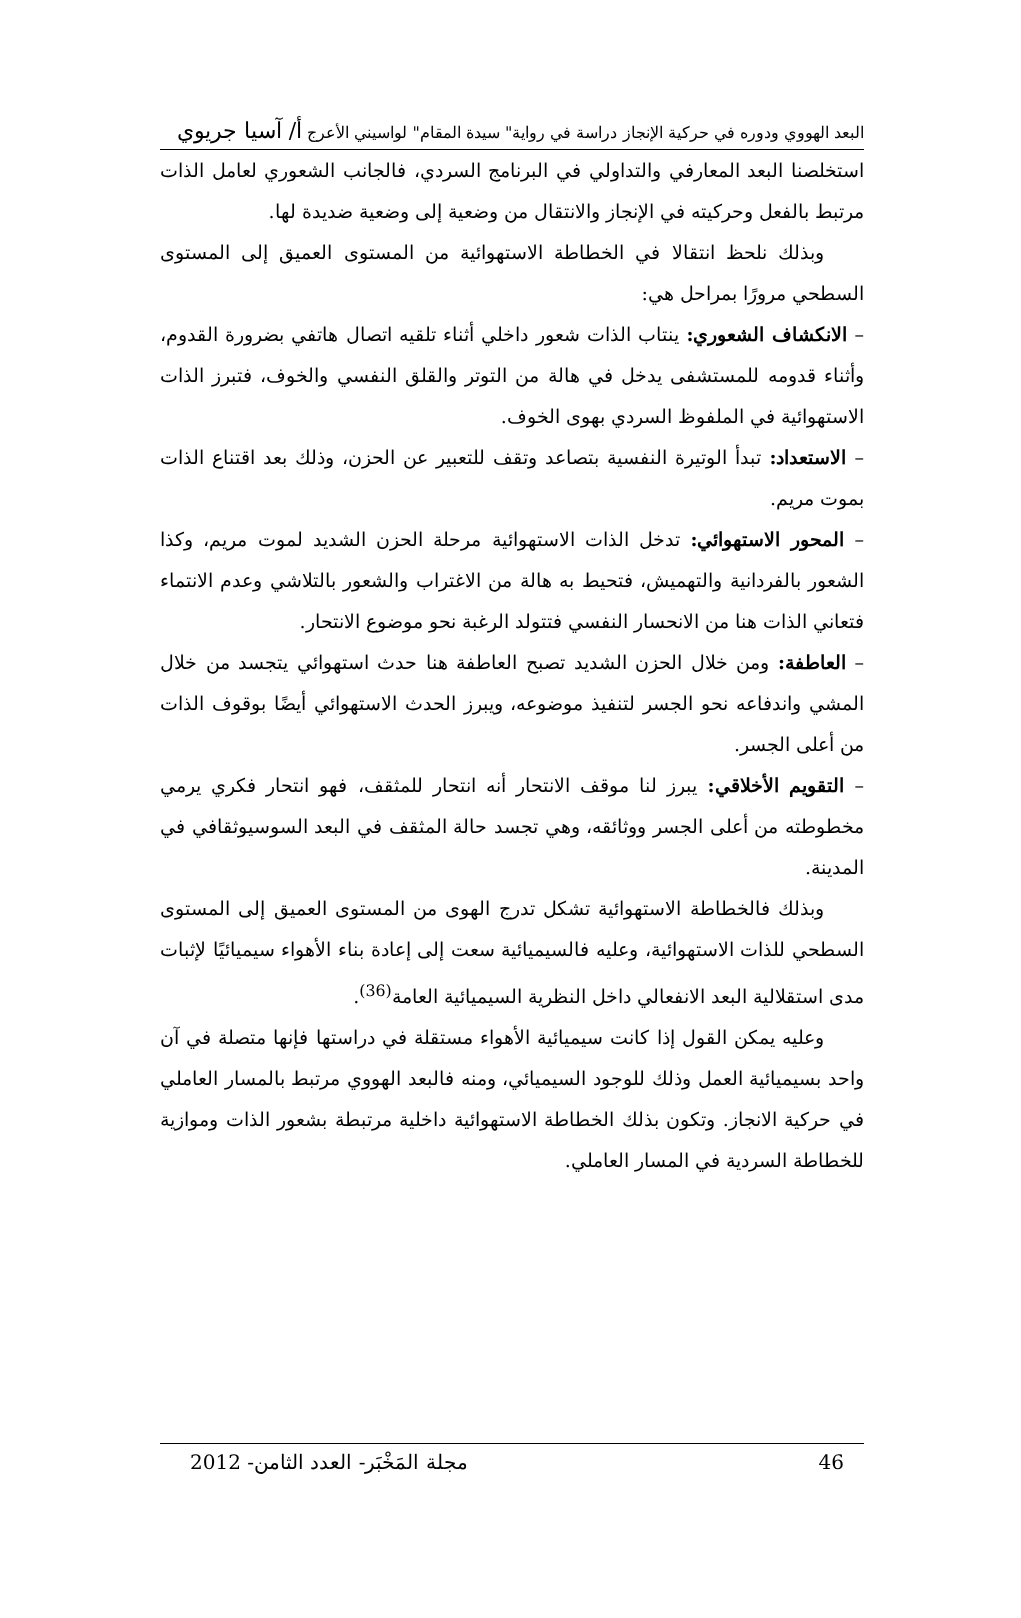البعد الهووي ودوره في حركية الإنجاز دراسة في رواية" سيدة المقام" لواسيني الأعرج أ/ آسيا جريوي
استخلصنا البعد المعارفي والتداولي في البرنامج السردي، فالجانب الشعوري لعامل الذات مرتبط بالفعل وحركيته في الإنجاز والانتقال من وضعية إلى وضعية ضديدة لها.
وبذلك نلحظ انتقالا في الخطاطة الاستهوائية من المستوى العميق إلى المستوى السطحي مرورًا بمراحل هي:
– الانكشاف الشعوري: ينتاب الذات شعور داخلي أثناء تلقيه اتصال هاتفي بضرورة القدوم، وأثناء قدومه للمستشفى يدخل في هالة من التوتر والقلق النفسي والخوف، فتبرز الذات الاستهوائية في الملفوظ السردي بهوى الخوف.
– الاستعداد: تبدأ الوتيرة النفسية بتصاعد وتقف للتعبير عن الحزن، وذلك بعد اقتناع الذات بموت مريم.
– المحور الاستهوائي: تدخل الذات الاستهوائية مرحلة الحزن الشديد لموت مريم، وكذا الشعور بالفردانية والتهميش، فتحيط به هالة من الاغتراب والشعور بالتلاشي وعدم الانتماء فتعاني الذات هنا من الانحسار النفسي فتتولد الرغبة نحو موضوع الانتحار.
– العاطفة: ومن خلال الحزن الشديد تصبح العاطفة هنا حدث استهوائي يتجسد من خلال المشي واندفاعه نحو الجسر لتنفيذ موضوعه، ويبرز الحدث الاستهوائي أيضًا بوقوف الذات من أعلى الجسر.
– التقويم الأخلاقي: يبرز لنا موقف الانتحار أنه انتحار للمثقف، فهو انتحار فكري يرمي مخطوطته من أعلى الجسر ووثائقه، وهي تجسد حالة المثقف في البعد السوسيوثقافي في المدينة.
وبذلك فالخطاطة الاستهوائية تشكل تدرج الهوى من المستوى العميق إلى المستوى السطحي للذات الاستهوائية، وعليه فالسيميائية سعت إلى إعادة بناء الأهواء سيميائيًا لإثبات مدى استقلالية البعد الانفعالي داخل النظرية السيميائية العامة<sup>(36)</sup>.
وعليه يمكن القول إذا كانت سيميائية الأهواء مستقلة في دراستها فإنها متصلة في آن واحد بسيميائية العمل وذلك للوجود السيميائي، ومنه فالبعد الهووي مرتبط بالمسار العاملي في حركية الانجاز. وتكون بذلك الخطاطة الاستهوائية داخلية مرتبطة بشعور الذات وموازية للخطاطة السردية في المسار العاملي.
46 مجلة المَخْبَر- العدد الثامن- 2012